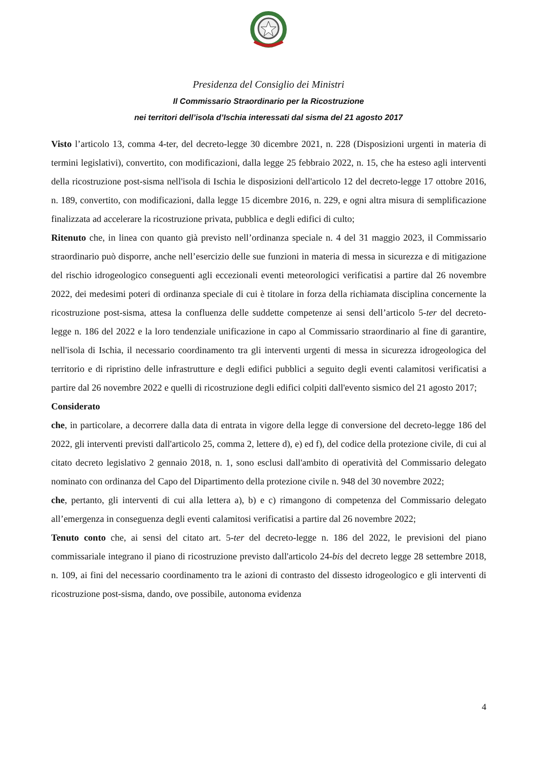Presidenza del Consiglio dei Ministri
Il Commissario Straordinario per la Ricostruzione
nei territori dell’isola d’Ischia interessati dal sisma del 21 agosto 2017
Visto l’articolo 13, comma 4-ter, del decreto-legge 30 dicembre 2021, n. 228 (Disposizioni urgenti in materia di termini legislativi), convertito, con modificazioni, dalla legge 25 febbraio 2022, n. 15, che ha esteso agli interventi della ricostruzione post-sisma nell'isola di Ischia le disposizioni dell'articolo 12 del decreto-legge 17 ottobre 2016, n. 189, convertito, con modificazioni, dalla legge 15 dicembre 2016, n. 229, e ogni altra misura di semplificazione finalizzata ad accelerare la ricostruzione privata, pubblica e degli edifici di culto;
Ritenuto che, in linea con quanto già previsto nell’ordinanza speciale n. 4 del 31 maggio 2023, il Commissario straordinario può disporre, anche nell’esercizio delle sue funzioni in materia di messa in sicurezza e di mitigazione del rischio idrogeologico conseguenti agli eccezionali eventi meteorologici verificatisi a partire dal 26 novembre 2022, dei medesimi poteri di ordinanza speciale di cui è titolare in forza della richiamata disciplina concernente la ricostruzione post-sisma, attesa la confluenza delle suddette competenze ai sensi dell’articolo 5-ter del decreto-legge n. 186 del 2022 e la loro tendenziale unificazione in capo al Commissario straordinario al fine di garantire, nell'isola di Ischia, il necessario coordinamento tra gli interventi urgenti di messa in sicurezza idrogeologica del territorio e di ripristino delle infrastrutture e degli edifici pubblici a seguito degli eventi calamitosi verificatisi a partire dal 26 novembre 2022 e quelli di ricostruzione degli edifici colpiti dall'evento sismico del 21 agosto 2017;
Considerato
che, in particolare, a decorrere dalla data di entrata in vigore della legge di conversione del decreto-legge 186 del 2022, gli interventi previsti dall'articolo 25, comma 2, lettere d), e) ed f), del codice della protezione civile, di cui al citato decreto legislativo 2 gennaio 2018, n. 1, sono esclusi dall'ambito di operatività del Commissario delegato nominato con ordinanza del Capo del Dipartimento della protezione civile n. 948 del 30 novembre 2022;
che, pertanto, gli interventi di cui alla lettera a), b) e c) rimangono di competenza del Commissario delegato all’emergenza in conseguenza degli eventi calamitosi verificatisi a partire dal 26 novembre 2022;
Tenuto conto che, ai sensi del citato art. 5-ter del decreto-legge n. 186 del 2022, le previsioni del piano commissariale integrano il piano di ricostruzione previsto dall'articolo 24-bis del decreto legge 28 settembre 2018, n. 109, ai fini del necessario coordinamento tra le azioni di contrasto del dissesto idrogeologico e gli interventi di ricostruzione post-sisma, dando, ove possibile, autonoma evidenza
4